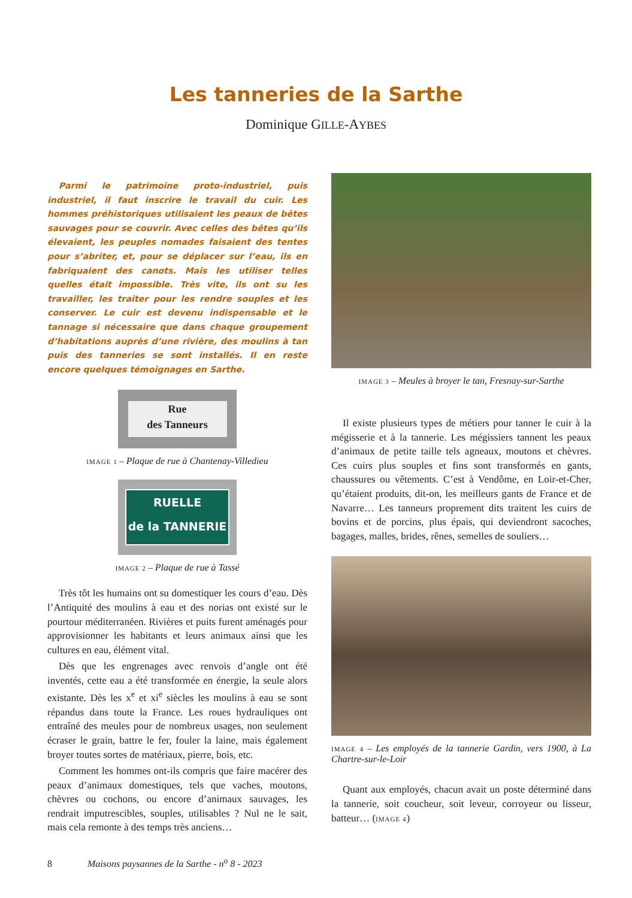Les tanneries de la Sarthe
Dominique GILLE-AYBES
Parmi le patrimoine proto-industriel, puis industriel, il faut inscrire le travail du cuir. Les hommes préhistoriques utilisaient les peaux de bêtes sauvages pour se couvrir. Avec celles des bêtes qu’ils élevaient, les peuples nomades faisaient des tentes pour s’abriter, et, pour se déplacer sur l’eau, ils en fabriquaient des canots. Mais les utiliser telles quelles était impossible. Très vite, ils ont su les travailler, les traiter pour les rendre souples et les conserver. Le cuir est devenu indispensable et le tannage si nécessaire que dans chaque groupement d’habitations auprès d’une rivière, des moulins à tan puis des tanneries se sont installés. Il en reste encore quelques témoignages en Sarthe.
Rue
des Tanneurs
IMAGE 1 – Plaque de rue à Chantenay-Villedieu
RUELLE
de la TANNERIE
IMAGE 2 – Plaque de rue à Tassé
Très tôt les humains ont su domestiquer les cours d’eau. Dès l’Antiquité des moulins à eau et des norias ont existé sur le pourtour méditerranéen. Rivières et puits furent aménagés pour approvisionner les habitants et leurs animaux ainsi que les cultures en eau, élément vital.
Dès que les engrenages avec renvois d’angle ont été inventés, cette eau a été transformée en énergie, la seule alors existante. Dès les x<sup>e</sup> et xi<sup>e</sup> siècles les moulins à eau se sont répandus dans toute la France. Les roues hydrauliques ont entraîné des meules pour de nombreux usages, non seulement écraser le grain, battre le fer, fouler la laine, mais également broyer toutes sortes de matériaux, pierre, bois, etc.
Comment les hommes ont-ils compris que faire macérer des peaux d’animaux domestiques, tels que vaches, moutons, chèvres ou cochons, ou encore d’animaux sauvages, les rendrait imputrescibles, souples, utilisables ? Nul ne le sait, mais cela remonte à des temps très anciens…
IMAGE 3 – Meules à broyer le tan, Fresnay-sur-Sarthe
Il existe plusieurs types de métiers pour tanner le cuir à la mégisserie et à la tannerie. Les mégissiers tannent les peaux d’animaux de petite taille tels agneaux, moutons et chèvres. Ces cuirs plus souples et fins sont transformés en gants, chaussures ou vêtements. C’est à Vendôme, en Loir-et-Cher, qu’étaient produits, dit-on, les meilleurs gants de France et de Navarre… Les tanneurs proprement dits traitent les cuirs de bovins et de porcins, plus épais, qui deviendront sacoches, bagages, malles, brides, rênes, semelles de souliers…
IMAGE 4 – Les employés de la tannerie Gardin, vers 1900, à La Chartre-sur-le-Loir
Quant aux employés, chacun avait un poste déterminé dans la tannerie, soit coucheur, soit leveur, corroyeur ou lisseur, batteur… (IMAGE 4)
8 Maisons paysannes de la Sarthe - n<sup>o</sup> 8 - 2023